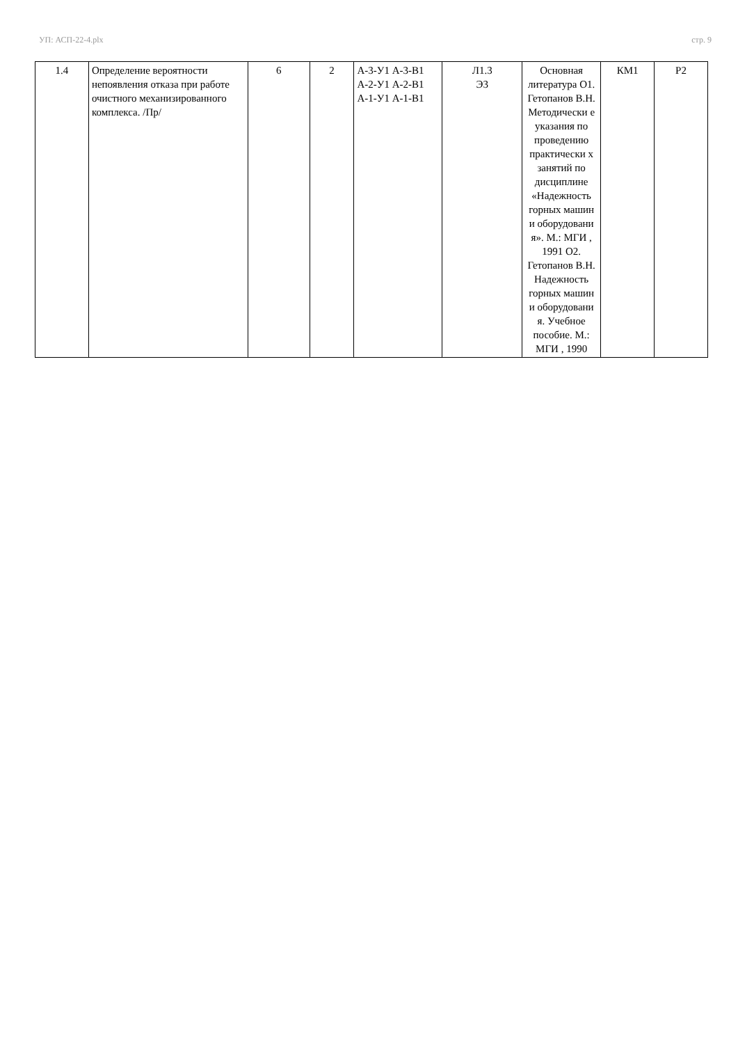УП: АСП-22-4.plx стр. 9
| 1.4 | Определение вероятности непоявления отказа при работе очистного механизированного комплекса. /Пр/ | 6 | 2 | А-3-У1 А-3-В1 А-2-У1 А-2-В1 А-1-У1 А-1-В1 | Л1.3 Э3 | Основная литература О1. Гетопанов В.Н. Методически е указания по проведению практически х занятий по дисциплине «Надежность горных машин и оборудовани я». М.: МГИ , 1991 О2. Гетопанов В.Н. Надежность горных машин и оборудовани я. Учебное пособие. М.: МГИ , 1990 | КМ1 | Р2 |